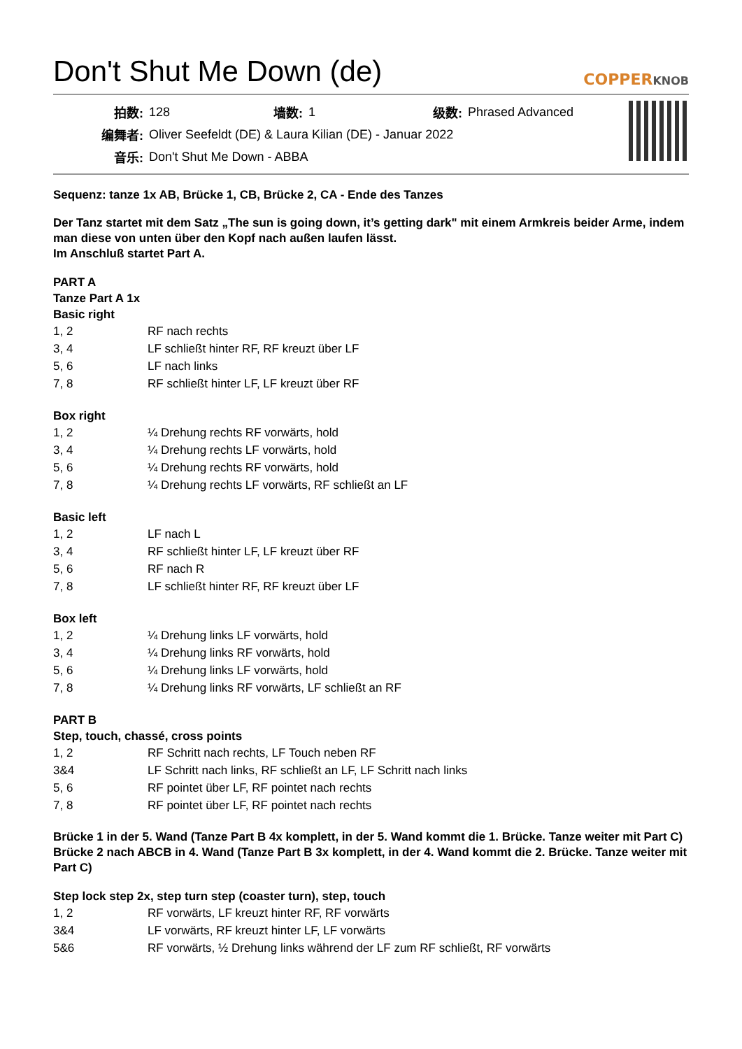Don't Shut Me Down (de)
COPPERKNOB
| 拍数: | 128 | 墙数: | 1 | 级数: | Phrased Advanced |
| 编舞者: | Oliver Seefeldt (DE) & Laura Kilian (DE) - Januar 2022 | | | | |
| 音乐: | Don't Shut Me Down - ABBA | | | | |
Sequenz: tanze 1x AB, Brücke 1, CB, Brücke 2, CA - Ende des Tanzes
Der Tanz startet mit dem Satz „The sun is going down, it’s getting dark" mit einem Armkreis beider Arme, indem man diese von unten über den Kopf nach außen laufen lässt.
Im Anschluß startet Part A.
PART A
Tanze Part A 1x
Basic right
| 1, 2 | RF nach rechts |
| 3, 4 | LF schließt hinter RF, RF kreuzt über LF |
| 5, 6 | LF nach links |
| 7, 8 | RF schließt hinter LF, LF kreuzt über RF |
Box right
| 1, 2 | ¼ Drehung rechts RF vorwärts, hold |
| 3, 4 | ¼ Drehung rechts LF vorwärts, hold |
| 5, 6 | ¼ Drehung rechts RF vorwärts, hold |
| 7, 8 | ¼ Drehung rechts LF vorwärts, RF schließt an LF |
Basic left
| 1, 2 | LF nach L |
| 3, 4 | RF schließt hinter LF, LF kreuzt über RF |
| 5, 6 | RF nach R |
| 7, 8 | LF schließt hinter RF, RF kreuzt über LF |
Box left
| 1, 2 | ¼ Drehung links LF vorwärts, hold |
| 3, 4 | ¼ Drehung links RF vorwärts, hold |
| 5, 6 | ¼ Drehung links LF vorwärts, hold |
| 7, 8 | ¼ Drehung links RF vorwärts, LF schließt an RF |
PART B
Step, touch, chassé, cross points
| 1, 2 | RF Schritt nach rechts, LF Touch neben RF |
| 3&4 | LF Schritt nach links, RF schließt an LF, LF Schritt nach links |
| 5, 6 | RF pointet über LF, RF pointet nach rechts |
| 7, 8 | RF pointet über LF, RF pointet nach rechts |
Brücke 1 in der 5. Wand (Tanze Part B 4x komplett, in der 5. Wand kommt die 1. Brücke. Tanze weiter mit Part C)
Brücke 2 nach ABCB in 4. Wand (Tanze Part B 3x komplett, in der 4. Wand kommt die 2. Brücke. Tanze weiter mit Part C)
Step lock step 2x, step turn step (coaster turn), step, touch
| 1, 2 | RF vorwärts, LF kreuzt hinter RF, RF vorwärts |
| 3&4 | LF vorwärts, RF kreuzt hinter LF, LF vorwärts |
| 5&6 | RF vorwärts, ½ Drehung links während der LF zum RF schließt, RF vorwärts |